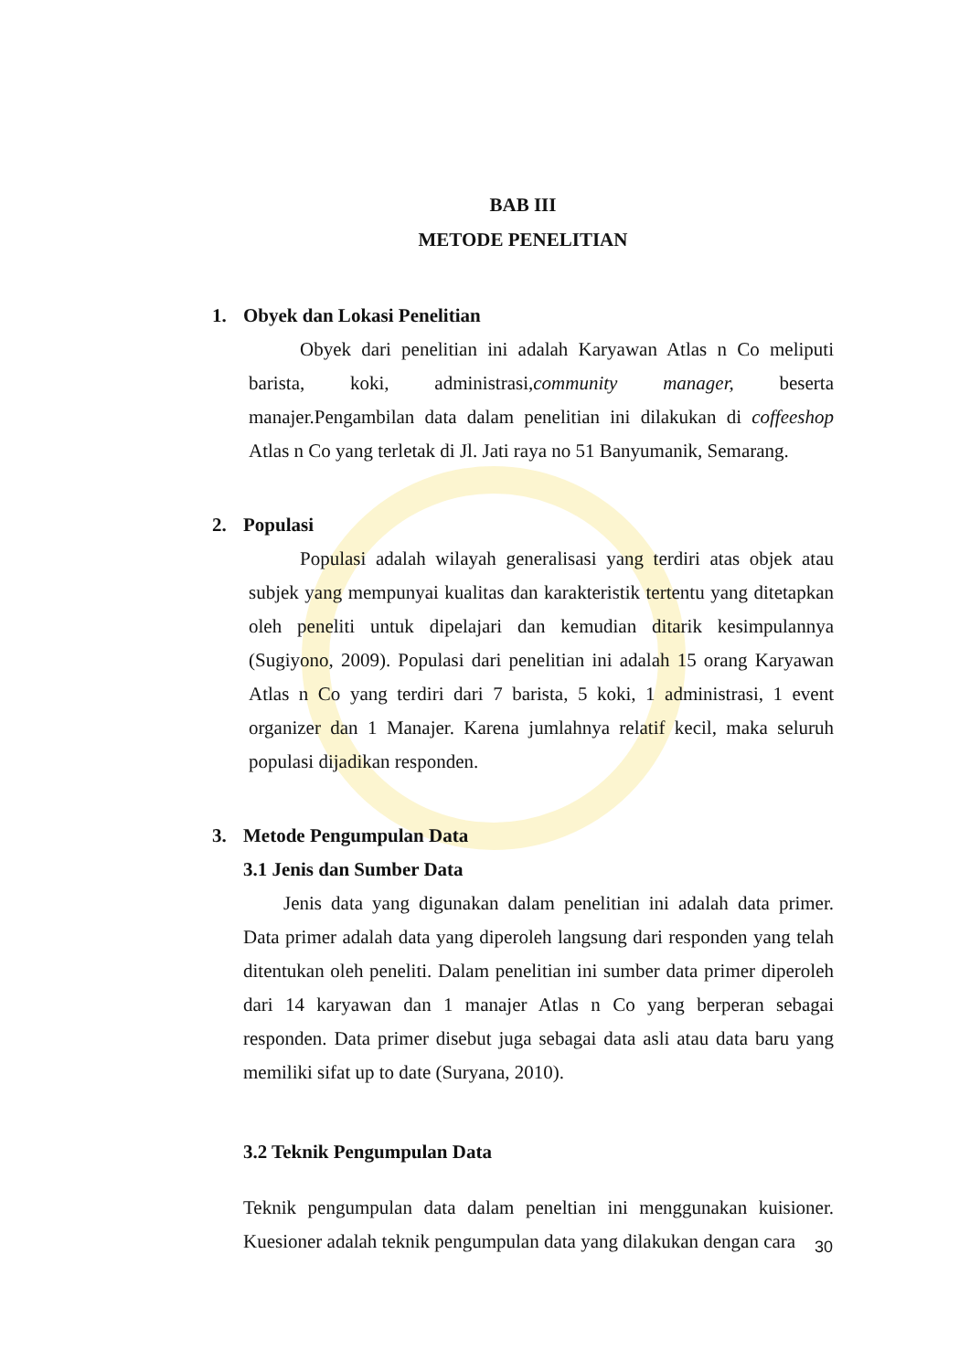BAB III
METODE PENELITIAN
1. Obyek dan Lokasi Penelitian
Obyek dari penelitian ini adalah Karyawan Atlas n Co meliputi barista, koki, administrasi,community manager, beserta manajer.Pengambilan data dalam penelitian ini dilakukan di coffeeshop Atlas n Co yang terletak di Jl. Jati raya no 51 Banyumanik, Semarang.
2. Populasi
Populasi adalah wilayah generalisasi yang terdiri atas objek atau subjek yang mempunyai kualitas dan karakteristik tertentu yang ditetapkan oleh peneliti untuk dipelajari dan kemudian ditarik kesimpulannya (Sugiyono, 2009). Populasi dari penelitian ini adalah 15 orang Karyawan Atlas n Co yang terdiri dari 7 barista, 5 koki, 1 administrasi, 1 event organizer dan 1 Manajer. Karena jumlahnya relatif kecil, maka seluruh populasi dijadikan responden.
3. Metode Pengumpulan Data
3.1 Jenis dan Sumber Data
Jenis data yang digunakan dalam penelitian ini adalah data primer. Data primer adalah data yang diperoleh langsung dari responden yang telah ditentukan oleh peneliti. Dalam penelitian ini sumber data primer diperoleh dari 14 karyawan dan 1 manajer Atlas n Co yang berperan sebagai responden. Data primer disebut juga sebagai data asli atau data baru yang memiliki sifat up to date (Suryana, 2010).
3.2 Teknik Pengumpulan Data
Teknik pengumpulan data dalam peneltian ini menggunakan kuisioner. Kuesioner adalah teknik pengumpulan data yang dilakukan dengan cara
30